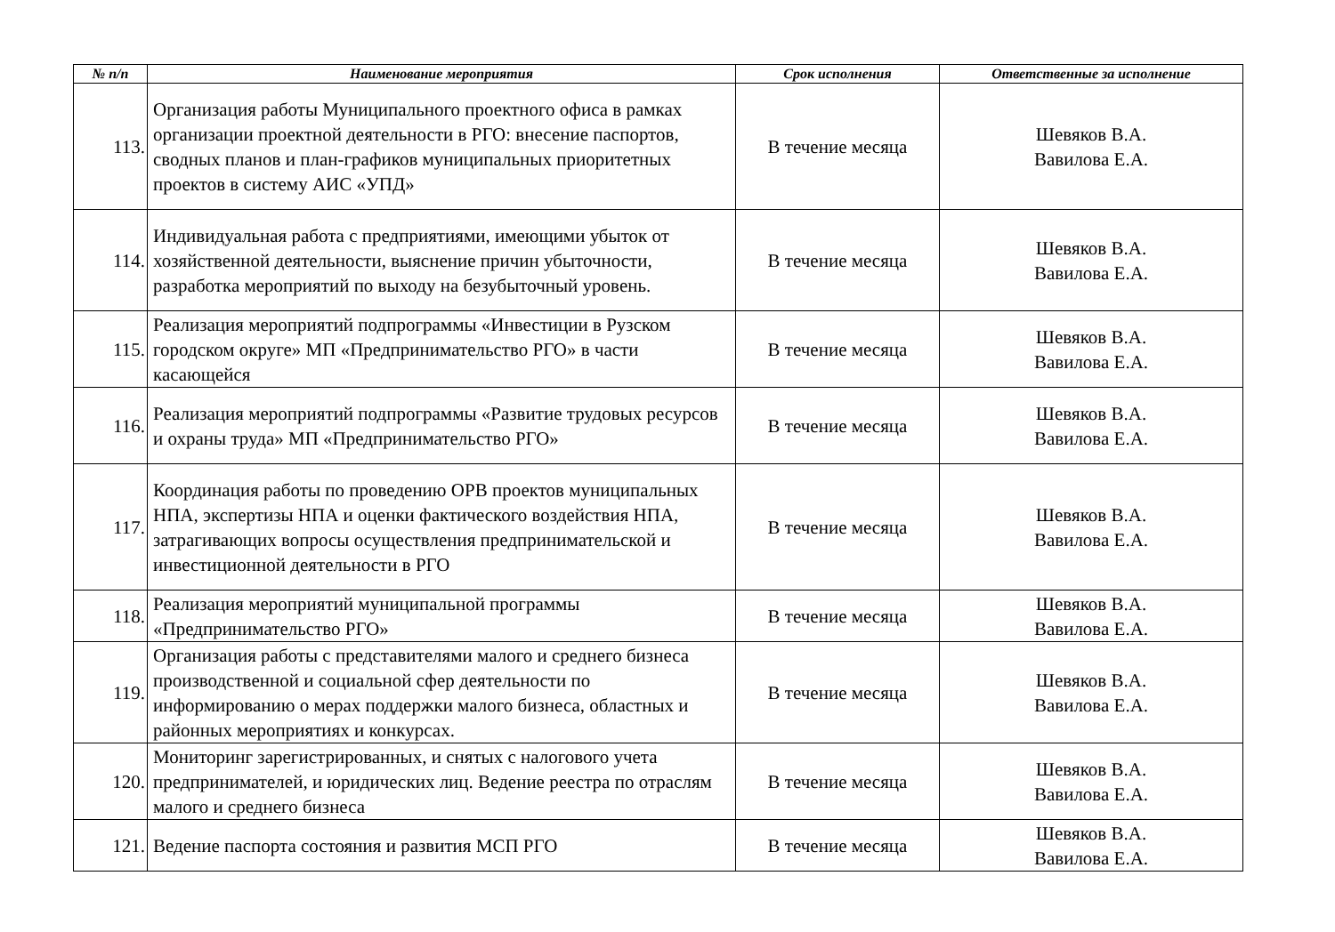| № п/п | Наименование мероприятия | Срок исполнения | Ответственные за исполнение |
| --- | --- | --- | --- |
| 113. | Организация работы Муниципального проектного офиса в рамках организации проектной деятельности в РГО: внесение паспортов, сводных планов и план-графиков муниципальных приоритетных проектов в систему АИС «УПД» | В течение месяца | Шевяков В.А. Вавилова Е.А. |
| 114. | Индивидуальная работа с предприятиями, имеющими убыток от хозяйственной деятельности, выяснение причин убыточности, разработка мероприятий по выходу на безубыточный уровень. | В течение месяца | Шевяков В.А. Вавилова Е.А. |
| 115. | Реализация мероприятий подпрограммы «Инвестиции в Рузском городском округе» МП «Предпринимательство РГО» в части касающейся | В течение месяца | Шевяков В.А. Вавилова Е.А. |
| 116. | Реализация мероприятий подпрограммы «Развитие трудовых ресурсов и охраны труда» МП «Предпринимательство РГО» | В течение месяца | Шевяков В.А. Вавилова Е.А. |
| 117. | Координация работы по проведению ОРВ проектов муниципальных НПА, экспертизы НПА и оценки фактического воздействия НПА, затрагивающих вопросы осуществления предпринимательской и инвестиционной деятельности в РГО | В течение месяца | Шевяков В.А. Вавилова Е.А. |
| 118. | Реализация мероприятий муниципальной программы «Предпринимательство РГО» | В течение месяца | Шевяков В.А. Вавилова Е.А. |
| 119. | Организация работы с представителями малого и среднего бизнеса производственной и социальной сфер деятельности по информированию о мерах поддержки малого бизнеса, областных и районных мероприятиях и конкурсах. | В течение месяца | Шевяков В.А. Вавилова Е.А. |
| 120. | Мониторинг зарегистрированных, и снятых с налогового учета предпринимателей, и юридических лиц. Ведение реестра по отраслям малого и среднего бизнеса | В течение месяца | Шевяков В.А. Вавилова Е.А. |
| 121. | Ведение паспорта состояния и развития МСП РГО | В течение месяца | Шевяков В.А. Вавилова Е.А. |